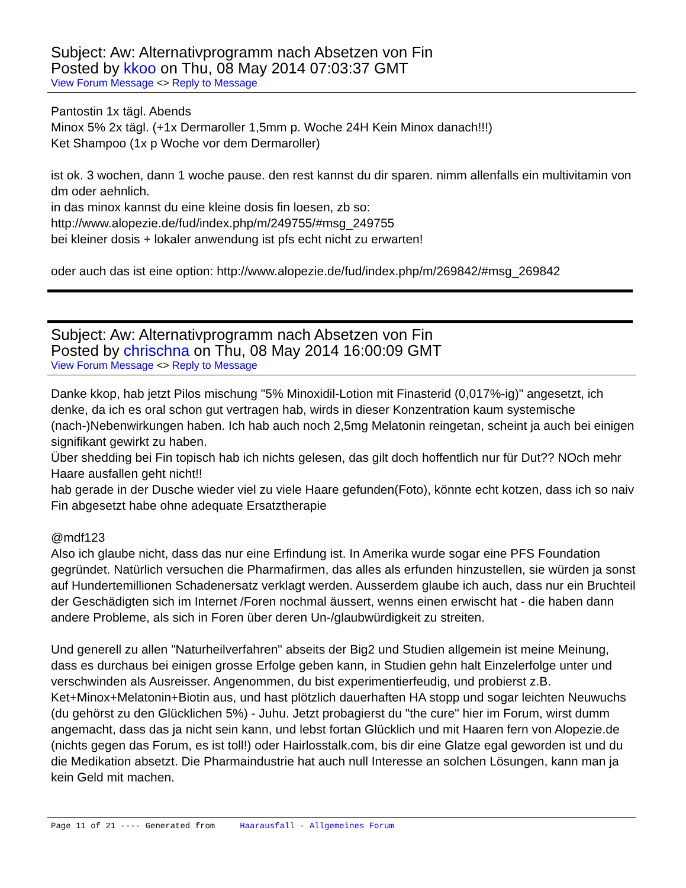Subject: Aw: Alternativprogramm nach Absetzen von Fin
Posted by kkoo on Thu, 08 May 2014 07:03:37 GMT
View Forum Message <> Reply to Message
Pantostin 1x tägl. Abends
Minox 5% 2x tägl. (+1x Dermaroller 1,5mm p. Woche 24H Kein Minox danach!!!)
Ket Shampoo (1x p Woche vor dem Dermaroller)
ist ok. 3 wochen, dann 1 woche pause. den rest kannst du dir sparen. nimm allenfalls ein multivitamin von dm oder aehnlich.
in das minox kannst du eine kleine dosis fin loesen, zb so:
http://www.alopezie.de/fud/index.php/m/249755/#msg_249755
bei kleiner dosis + lokaler anwendung ist pfs echt nicht zu erwarten!
oder auch das ist eine option: http://www.alopezie.de/fud/index.php/m/269842/#msg_269842
Subject: Aw: Alternativprogramm nach Absetzen von Fin
Posted by chrischna on Thu, 08 May 2014 16:00:09 GMT
View Forum Message <> Reply to Message
Danke kkop, hab jetzt Pilos mischung "5% Minoxidil-Lotion mit Finasterid (0,017%-ig)" angesetzt, ich denke, da ich es oral schon gut vertragen hab, wirds in dieser Konzentration kaum systemische (nach-)Nebenwirkungen haben. Ich hab auch noch 2,5mg Melatonin reingetan, scheint ja auch bei einigen signifikant gewirkt zu haben.
Über shedding bei Fin topisch hab ich nichts gelesen, das gilt doch hoffentlich nur für Dut?? NOch mehr Haare ausfallen geht nicht!!
hab gerade in der Dusche wieder viel zu viele Haare gefunden(Foto), könnte echt kotzen, dass ich so naiv Fin abgesetzt habe ohne adequate Ersatztherapie
@mdf123
Also ich glaube nicht, dass das nur eine Erfindung ist. In Amerika wurde sogar eine PFS Foundation gegründet. Natürlich versuchen die Pharmafirmen, das alles als erfunden hinzustellen, sie würden ja sonst auf Hundertemillionen Schadenersatz verklagt werden. Ausserdem glaube ich auch, dass nur ein Bruchteil der Geschädigten sich im Internet /Foren nochmal äussert, wenns einen erwischt hat - die haben dann andere Probleme, als sich in Foren über deren Un-/glaubwürdigkeit zu streiten.
Und generell zu allen "Naturheilverfahren" abseits der Big2 und Studien allgemein ist meine Meinung, dass es durchaus bei einigen grosse Erfolge geben kann, in Studien gehn halt Einzelerfolge unter und verschwinden als Ausreisser. Angenommen, du bist experimentierfeudig, und probierst z.B. Ket+Minox+Melatonin+Biotin aus, und hast plötzlich dauerhaften HA stopp und sogar leichten Neuwuchs (du gehörst zu den Glücklichen 5%) - Juhu. Jetzt probagierst du "the cure" hier im Forum, wirst dumm angemacht, dass das ja nicht sein kann, und lebst fortan Glücklich und mit Haaren fern von Alopezie.de (nichts gegen das Forum, es ist toll!) oder Hairlosstalk.com, bis dir eine Glatze egal geworden ist und du die Medikation absetzt. Die Pharmaindustrie hat auch null Interesse an solchen Lösungen, kann man ja kein Geld mit machen.
Page 11 of 21 ---- Generated from Haarausfall - Allgemeines Forum